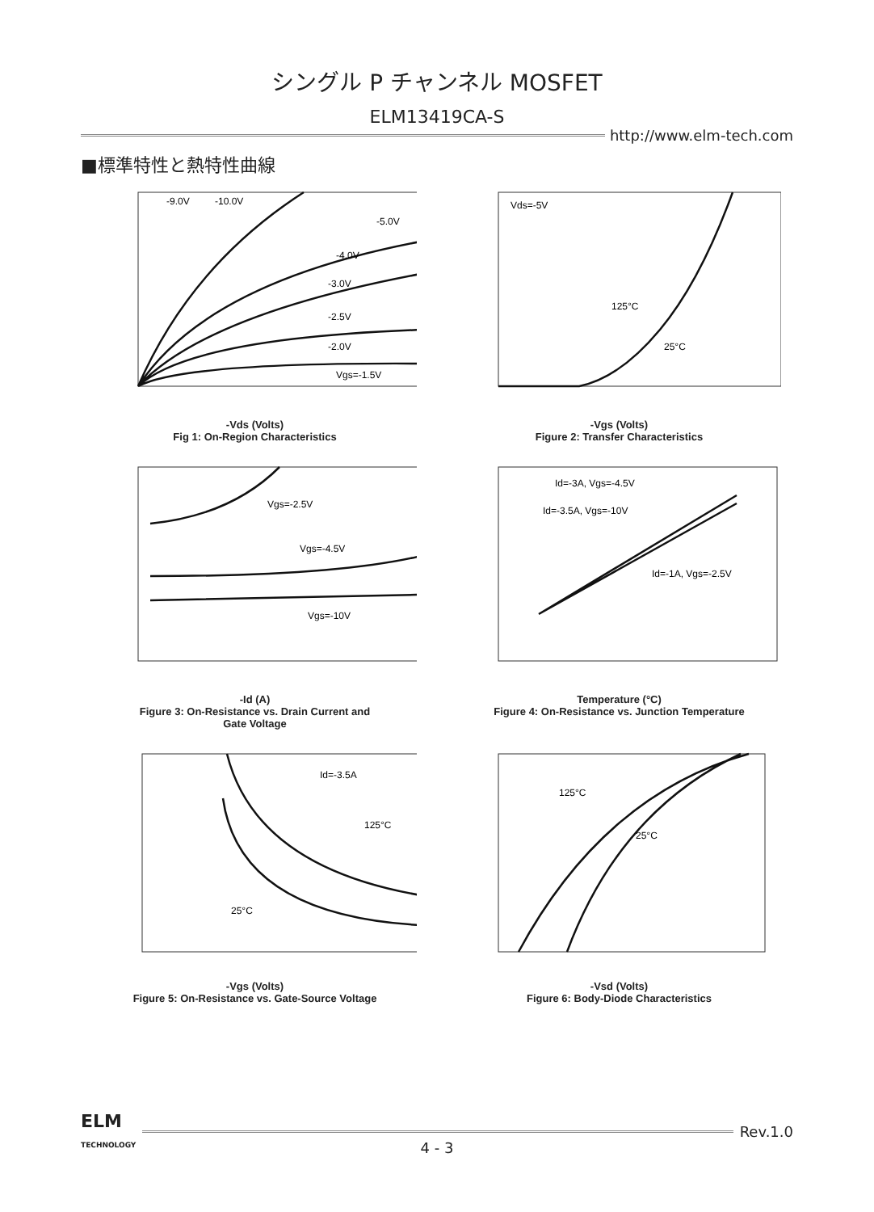シングル P チャンネル MOSFET
ELM13419CA-S
http://www.elm-tech.com
■標準特性と熱特性曲線
-9.0V
-10.0V
-5.0V
-4.0V
-3.0V
-2.5V
-2.0V
Vgs=-1.5V
-Vds (Volts)
Fig 1: On-Region Characteristics
Vds=-5V
125°C
25°C
-Vgs (Volts)
Figure 2: Transfer Characteristics
Vgs=-2.5V
Vgs=-4.5V
Vgs=-10V
-Id (A)
Figure 3: On-Resistance vs. Drain Current and
Gate Voltage
Id=-3A, Vgs=-4.5V
Id=-3.5A, Vgs=-10V
Id=-1A, Vgs=-2.5V
Temperature (°C)
Figure 4: On-Resistance vs. Junction Temperature
Id=-3.5A
125°C
25°C
-Vgs (Volts)
Figure 5: On-Resistance vs. Gate-Source Voltage
125°C
25°C
-Vsd (Volts)
Figure 6: Body-Diode Characteristics
ELM
TECHNOLOGY
Rev.1.0
4 - 3